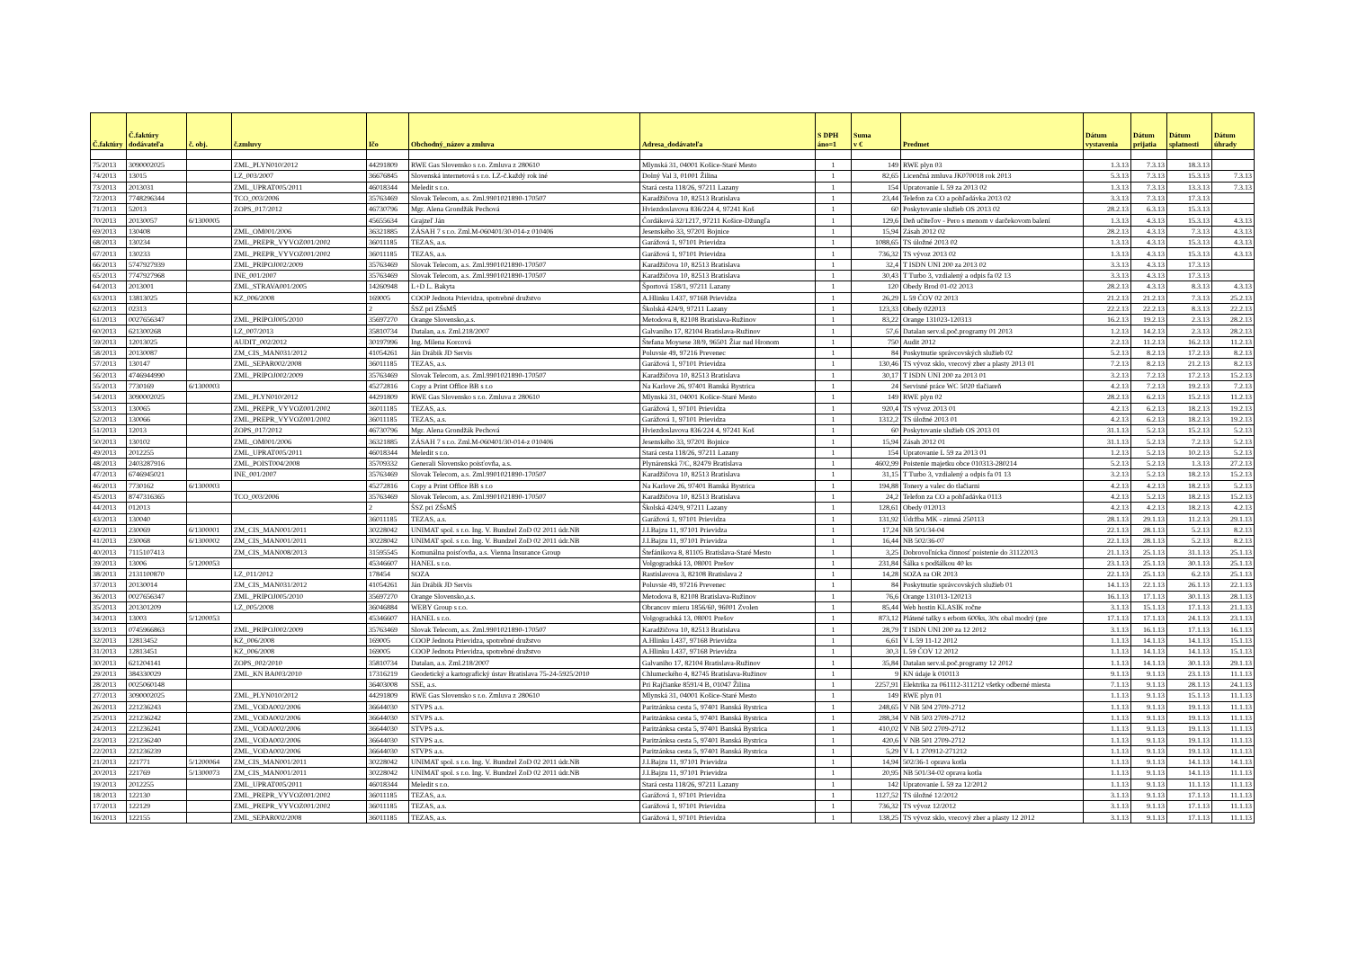| Č.faktúry | Č.faktúry dodávateľa | č. obj. | č.zmluvy | Ičo | Obchodný_názov a zmluva | Adresa_dodávateľa | S DPH áno=1 | Suma v € | Predmet | Dátum vystavenia | Dátum prijatia | Dátum splatnosti | Dátum úhrady |
| --- | --- | --- | --- | --- | --- | --- | --- | --- | --- | --- | --- | --- | --- |
| 75/2013 | 3090002025 | | ZML_PLYN010/2012 | 44291809 | RWE Gas Slovensko s r.o. Zmluva z 280610 | Mlynská 31, 04001 Košice-Staré Mesto | 1 | 149 | RWE plyn 03 | 1.3.13 | 7.3.13 | 18.3.13 | |
| 74/2013 | 13015 | | LZ_003/2007 | 36676845 | Slovenská internetová s r.o. LZ-č.každý rok iné | Dolný Val 3, 01001 Žilina | 1 | 82,65 | Licenčná zmluva JK070018 rok 2013 | 5.3.13 | 7.3.13 | 15.3.13 | 7.3.13 |
| 73/2013 | 2013031 | | ZML_UPRAT005/2011 | 46018344 | Meledit s r.o. | Stará cesta 118/26, 97211 Lazany | 1 | 154 | Upratovanie L 59 za 2013 02 | 1.3.13 | 7.3.13 | 13.3.13 | 7.3.13 |
| 72/2013 | 7748296344 | | TCO_003/2006 | 35763469 | Slovak Telecom, a.s. Zml.9901021890-170507 | Karadžičova 10, 82513 Bratislava | 1 | 23,44 | Telefon za CO a pohľadávka 2013 02 | 3.3.13 | 7.3.13 | 17.3.13 | |
| 71/2013 | 52013 | | ZOPS_017/2012 | 46730796 | Mgr. Alena Grondžák Pechová | Hviezdoslavova 836/224 4, 97241 Koš | 1 | 60 | Poskytovanie služieb OS 2013 02 | 28.2.13 | 6.3.13 | 15.3.13 | |
| 70/2013 | 20130057 | 6/1300005 | | 45655634 | Grajzeľ Ján | Čordáková 32/1217, 97211 Košice-Džungľa | 1 | 129,6 | Deň učiteľov - Pero s menom v darčekovom balení | 1.3.13 | 4.3.13 | 15.3.13 | 4.3.13 |
| 69/2013 | 130408 | | ZML_OM001/2006 | 36321885 | ZÁSAH 7 s r.o. Zml.M-060401/30-014-z 010406 | Jesenského 33, 97201 Bojnice | 1 | 15,94 | Zásah 2012 02 | 28.2.13 | 4.3.13 | 7.3.13 | 4.3.13 |
| 68/2013 | 130234 | | ZML_PREPR_VYVOZ001/2002 | 36011185 | TEZAS, a.s. | Garážová 1, 97101 Prievidza | 1 | 1088,65 | TS úložné 2013 02 | 1.3.13 | 4.3.13 | 15.3.13 | 4.3.13 |
| 67/2013 | 130233 | | ZML_PREPR_VYVOZ001/2002 | 36011185 | TEZAS, a.s. | Garážová 1, 97101 Prievidza | 1 | 736,32 | TS vývoz 2013 02 | 1.3.13 | 4.3.13 | 15.3.13 | 4.3.13 |
| 66/2013 | 5747927939 | | ZML_PRIPOJ002/2009 | 35763469 | Slovak Telecom, a.s. Zml.9901021890-170507 | Karadžičova 10, 82513 Bratislava | 1 | 32,4 | T ISDN UNI 200 za 2013 02 | 3.3.13 | 4.3.13 | 17.3.13 | |
| 65/2013 | 7747927968 | | INE_001/2007 | 35763469 | Slovak Telecom, a.s. Zml.9901021890-170507 | Karadžičova 10, 82513 Bratislava | 1 | 30,43 | T Turbo 3, vzdialený a odpis fa 02 13 | 3.3.13 | 4.3.13 | 17.3.13 | |
| 64/2013 | 2013001 | | ZML_STRAVA001/2005 | 14260948 | L+D L. Bakyta | Športová 158/1, 97211 Lazany | 1 | 120 | Obedy Brod 01-02 2013 | 28.2.13 | 4.3.13 | 8.3.13 | 4.3.13 |
| 63/2013 | 13813025 | | KZ_006/2008 | 169005 | COOP Jednota Prievidza, spotrebné družstvo | A.Hlinku I.437, 97168 Prievidza | 1 | 26,29 | L 59 ČOV 02 2013 | 21.2.13 | 21.2.13 | 7.3.13 | 25.2.13 |
| 62/2013 | 02313 | | | 2 | ŠSZ pri ZŠsMŠ | Školská 424/9, 97211 Lazany | 1 | 123,33 | Obedy 022013 | 22.2.13 | 22.2.13 | 8.3.13 | 22.2.13 |
| 61/2013 | 0027656347 | | ZML_PRIPOJ005/2010 | 35697270 | Orange Slovensko,a.s. | Metodova 8, 82108 Bratislava-Ružinov | 1 | 83,22 | Orange 131023-120313 | 16.2.13 | 19.2.13 | 2.3.13 | 28.2.13 |
| 60/2013 | 621300268 | | LZ_007/2013 | 35810734 | Datalan, a.s. Zml.218/2007 | Galvaniho 17, 82104 Bratislava-Ružinov | 1 | 57,6 | Datalan serv.sl.poč.programy 01 2013 | 1.2.13 | 14.2.13 | 2.3.13 | 28.2.13 |
| 59/2013 | 12013025 | | AUDIT_002/2012 | 30197996 | Ing. Milena Korcová | Štefana Moysese 38/9, 96501 Žiar nad Hronom | 1 | 750 | Audit 2012 | 2.2.13 | 11.2.13 | 16.2.13 | 11.2.13 |
| 58/2013 | 20130087 | | ZM_CIS_MAN031/2012 | 41054261 | Ján Drábik JD Servis | Poluvsie 49, 97216 Prevenec | 1 | 84 | Poskytnutie správcovských služieb 02 | 5.2.13 | 8.2.13 | 17.2.13 | 8.2.13 |
| 57/2013 | 130147 | | ZML_SEPAR002/2008 | 36011185 | TEZAS, a.s. | Garážová 1, 97101 Prievidza | 1 | 130,46 | TS vývoz sklo, vrecový zber a plasty 2013 01 | 7.2.13 | 8.2.13 | 21.2.13 | 8.2.13 |
| 56/2013 | 4746944990 | | ZML_PRIPOJ002/2009 | 35763469 | Slovak Telecom, a.s. Zml.9901021890-170507 | Karadžičova 10, 82513 Bratislava | 1 | 30,17 | T ISDN UNI 200 za 2013 01 | 3.2.13 | 7.2.13 | 17.2.13 | 15.2.13 |
| 55/2013 | 7730169 | 6/1300003 | | 45272816 | Copy a Print Office BB s r.o | Na Karlove 26, 97401 Banská Bystrica | 1 | 24 | Servisné práce WC 5020 tlačiareň | 4.2.13 | 7.2.13 | 19.2.13 | 7.2.13 |
| 54/2013 | 3090002025 | | ZML_PLYN010/2012 | 44291809 | RWE Gas Slovensko s r.o. Zmluva z 280610 | Mlynská 31, 04001 Košice-Staré Mesto | 1 | 149 | RWE plyn 02 | 28.2.13 | 6.2.13 | 15.2.13 | 11.2.13 |
| 53/2013 | 130065 | | ZML_PREPR_VYVOZ001/2002 | 36011185 | TEZAS, a.s. | Garážová 1, 97101 Prievidza | 1 | 920,4 | TS vývoz 2013 01 | 4.2.13 | 6.2.13 | 18.2.13 | 19.2.13 |
| 52/2013 | 130066 | | ZML_PREPR_VYVOZ001/2002 | 36011185 | TEZAS, a.s. | Garážová 1, 97101 Prievidza | 1 | 1312,2 | TS úložné 2013 01 | 4.2.13 | 6.2.13 | 18.2.13 | 19.2.13 |
| 51/2013 | 12013 | | ZOPS_017/2012 | 46730796 | Mgr. Alena Grondžák Pechová | Hviezdoslavova 836/224 4, 97241 Koš | 1 | 60 | Poskytovanie služieb OS 2013 01 | 31.1.13 | 5.2.13 | 15.2.13 | 5.2.13 |
| 50/2013 | 130102 | | ZML_OM001/2006 | 36321885 | ZÁSAH 7 s r.o. Zml.M-060401/30-014-z 010406 | Jesenského 33, 97201 Bojnice | 1 | 15,94 | Zásah 2012 01 | 31.1.13 | 5.2.13 | 7.2.13 | 5.2.13 |
| 49/2013 | 2012255 | | ZML_UPRAT005/2011 | 46018344 | Meledit s r.o. | Stará cesta 118/26, 97211 Lazany | 1 | 154 | Upratovanie L 59 za 2013 01 | 1.2.13 | 5.2.13 | 10.2.13 | 5.2.13 |
| 48/2013 | 2403287916 | | ZML_POIST004/2008 | 35709332 | Generali Slovensko poisťovňa, a.s. | Plynárenská 7/C, 82479 Bratislava | 1 | 4602,99 | Poistenie majetku obce 010313-280214 | 5.2.13 | 5.2.13 | 1.3.13 | 27.2.13 |
| 47/2013 | 6746945021 | | INE_001/2007 | 35763469 | Slovak Telecom, a.s. Zml.9901021890-170507 | Karadžičova 10, 82513 Bratislava | 1 | 31,15 | T Turbo 3, vzdialený a odpis fa 01 13 | 3.2.13 | 5.2.13 | 18.2.13 | 15.2.13 |
| 46/2013 | 7730162 | 6/1300003 | | 45272816 | Copy a Print Office BB s r.o | Na Karlove 26, 97401 Banská Bystrica | 1 | 194,88 | Tonery a valec do tlačiarni | 4.2.13 | 4.2.13 | 18.2.13 | 5.2.13 |
| 45/2013 | 8747316365 | | TCO_003/2006 | 35763469 | Slovak Telecom, a.s. Zml.9901021890-170507 | Karadžičova 10, 82513 Bratislava | 1 | 24,2 | Telefon za CO a pohľadávka 0113 | 4.2.13 | 5.2.13 | 18.2.13 | 15.2.13 |
| 44/2013 | 012013 | | | 2 | ŠSZ pri ZŠsMŠ | Školská 424/9, 97211 Lazany | 1 | 128,61 | Obedy 012013 | 4.2.13 | 4.2.13 | 18.2.13 | 4.2.13 |
| 43/2013 | 130040 | | | 36011185 | TEZAS, a.s. | Garážová 1, 97101 Prievidza | 1 | 131,92 | Údržba MK - zimná 250113 | 28.1.13 | 29.1.13 | 11.2.13 | 29.1.13 |
| 42/2013 | 230069 | 6/1300001 | ZM_CIS_MAN001/2011 | 30228042 | UNIMAT spol. s r.o. Ing. V. Bundzel ZoD 02 2011 údr.NB | J.I.Bajzu 11, 97101 Prievidza | 1 | 17,24 | NB 501/34-04 | 22.1.13 | 28.1.13 | 5.2.13 | 8.2.13 |
| 41/2013 | 230068 | 6/1300002 | ZM_CIS_MAN001/2011 | 30228042 | UNIMAT spol. s r.o. Ing. V. Bundzel ZoD 02 2011 údr.NB | J.I.Bajzu 11, 97101 Prievidza | 1 | 16,44 | NB 502/36-07 | 22.1.13 | 28.1.13 | 5.2.13 | 8.2.13 |
| 40/2013 | 7115107413 | | ZM_CIS_MAN008/2013 | 31595545 | Komunálna poisťovňa, a.s. Vienna Insurance Group | Štefánikova 8, 81105 Bratislava-Staré Mesto | 1 | 3,25 | Dobrovoľnícka činnosť poistenie do 31122013 | 21.1.13 | 25.1.13 | 31.1.13 | 25.1.13 |
| 39/2013 | 13006 | 5/1200053 | | 45346607 | HANEL s r.o. | Volgogradská 13, 08001 Prešov | 1 | 231,84 | Šálka s podšálkou 40 ks | 23.1.13 | 25.1.13 | 30.1.13 | 25.1.13 |
| 38/2013 | 2131100870 | | LZ_011/2012 | 178454 | SOZA | Rastislavova 3, 82108 Bratislava 2 | 1 | 14,28 | SOZA za OR 2013 | 22.1.13 | 25.1.13 | 6.2.13 | 25.1.13 |
| 37/2013 | 20130014 | | ZM_CIS_MAN031/2012 | 41054261 | Ján Drábik JD Servis | Poluvsie 49, 97216 Prevenec | 1 | 84 | Poskytnutie správcovských služieb 01 | 14.1.13 | 22.1.13 | 26.1.13 | 22.1.13 |
| 36/2013 | 0027656347 | | ZML_PRIPOJ005/2010 | 35697270 | Orange Slovensko,a.s. | Metodova 8, 82108 Bratislava-Ružinov | 1 | 76,6 | Orange 131013-120213 | 16.1.13 | 17.1.13 | 30.1.13 | 28.1.13 |
| 35/2013 | 201301209 | | LZ_005/2008 | 36046884 | WEBY Group s r.o. | Obrancov mieru 1856/60, 96001 Zvolen | 1 | 85,44 | Web hostin KLASIK ročne | 3.1.13 | 15.1.13 | 17.1.13 | 21.1.13 |
| 34/2013 | 13003 | 5/1200053 | | 45346607 | HANEL s r.o. | Volgogradská 13, 08001 Prešov | 1 | 873,12 | Plátené tašky s erbom 600ks, 30x obal modrý (pre | 17.1.13 | 17.1.13 | 24.1.13 | 23.1.13 |
| 33/2013 | 0745966863 | | ZML_PRIPOJ002/2009 | 35763469 | Slovak Telecom, a.s. Zml.9901021890-170507 | Karadžičova 10, 82513 Bratislava | 1 | 28,79 | T ISDN UNI 200 za 12 2012 | 3.1.13 | 16.1.13 | 17.1.13 | 16.1.13 |
| 32/2013 | 12813452 | | KZ_006/2008 | 169005 | COOP Jednota Prievidza, spotrebné družstvo | A.Hlinku I.437, 97168 Prievidza | 1 | 6,61 | V L 59 11-12 2012 | 1.1.13 | 14.1.13 | 14.1.13 | 15.1.13 |
| 31/2013 | 12813451 | | KZ_006/2008 | 169005 | COOP Jednota Prievidza, spotrebné družstvo | A.Hlinku I.437, 97168 Prievidza | 1 | 30,3 | L 59 ČOV 12 2012 | 1.1.13 | 14.1.13 | 14.1.13 | 15.1.13 |
| 30/2013 | 621204141 | | ZOPS_002/2010 | 35810734 | Datalan, a.s. Zml.218/2007 | Galvaniho 17, 82104 Bratislava-Ružinov | 1 | 35,84 | Datalan serv.sl.poč.programy 12 2012 | 1.1.13 | 14.1.13 | 30.1.13 | 29.1.13 |
| 29/2013 | 384330029 | | ZML_KN BA003/2010 | 17316219 | Geodetický a kartografický ústav Bratislava 75-24-5925/2010 | Chlumeckého 4, 82745 Bratislava-Ružinov | 1 | 9 | KN údaje k 010113 | 9.1.13 | 9.1.13 | 23.1.13 | 11.1.13 |
| 28/2013 | 0025060148 | | | 36403008 | SSE, a.s. | Pri Rajčianke 8591/4 B, 01047 Žilina | 1 | 2257,91 | Elektrika za 061112-311212 všetky odberné miesta | 7.1.13 | 9.1.13 | 28.1.13 | 24.1.13 |
| 27/2013 | 3090002025 | | ZML_PLYN010/2012 | 44291809 | RWE Gas Slovensko s r.o. Zmluva z 280610 | Mlynská 31, 04001 Košice-Staré Mesto | 1 | 149 | RWE plyn 01 | 1.1.13 | 9.1.13 | 15.1.13 | 11.1.13 |
| 26/2013 | 221236243 | | ZML_VODA002/2006 | 36644030 | STVPS a.s. | Paritzánksa cesta 5, 97401 Banská Bystrica | 1 | 248,65 | V NB 504 2709-2712 | 1.1.13 | 9.1.13 | 19.1.13 | 11.1.13 |
| 25/2013 | 221236242 | | ZML_VODA002/2006 | 36644030 | STVPS a.s. | Paritzánksa cesta 5, 97401 Banská Bystrica | 1 | 288,34 | V NB 503 2709-2712 | 1.1.13 | 9.1.13 | 19.1.13 | 11.1.13 |
| 24/2013 | 221236241 | | ZML_VODA002/2006 | 36644030 | STVPS a.s. | Paritzánksa cesta 5, 97401 Banská Bystrica | 1 | 410,02 | V NB 502 2709-2712 | 1.1.13 | 9.1.13 | 19.1.13 | 11.1.13 |
| 23/2013 | 221236240 | | ZML_VODA002/2006 | 36644030 | STVPS a.s. | Paritzánksa cesta 5, 97401 Banská Bystrica | 1 | 420,6 | V NB 501 2709-2712 | 1.1.13 | 9.1.13 | 19.1.13 | 11.1.13 |
| 22/2013 | 221236239 | | ZML_VODA002/2006 | 36644030 | STVPS a.s. | Paritzánksa cesta 5, 97401 Banská Bystrica | 1 | 5,29 | V L 1 270912-271212 | 1.1.13 | 9.1.13 | 19.1.13 | 11.1.13 |
| 21/2013 | 221771 | 5/1200064 | ZM_CIS_MAN001/2011 | 30228042 | UNIMAT spol. s r.o. Ing. V. Bundzel ZoD 02 2011 údr.NB | J.I.Bajzu 11, 97101 Prievidza | 1 | 14,94 | 502/36-1 oprava kotla | 1.1.13 | 9.1.13 | 14.1.13 | 14.1.13 |
| 20/2013 | 221769 | 5/1300073 | ZM_CIS_MAN001/2011 | 30228042 | UNIMAT spol. s r.o. Ing. V. Bundzel ZoD 02 2011 údr.NB | J.I.Bajzu 11, 97101 Prievidza | 1 | 20,95 | NB 501/34-02 oprava kotla | 1.1.13 | 9.1.13 | 14.1.13 | 11.1.13 |
| 19/2013 | 2012255 | | ZML_UPRAT005/2011 | 46018344 | Meledit s r.o. | Stará cesta 118/26, 97211 Lazany | 1 | 142 | Upratovanie L 59 za 12/2012 | 1.1.13 | 9.1.13 | 11.1.13 | 11.1.13 |
| 18/2013 | 122130 | | ZML_PREPR_VYVOZ001/2002 | 36011185 | TEZAS, a.s. | Garážová 1, 97101 Prievidza | 1 | 1127,52 | TS úložné 12/2012 | 3.1.13 | 9.1.13 | 17.1.13 | 11.1.13 |
| 17/2013 | 122129 | | ZML_PREPR_VYVOZ001/2002 | 36011185 | TEZAS, a.s. | Garážová 1, 97101 Prievidza | 1 | 736,32 | TS vývoz 12/2012 | 3.1.13 | 9.1.13 | 17.1.13 | 11.1.13 |
| 16/2013 | 122155 | | ZML_SEPAR002/2008 | 36011185 | TEZAS, a.s. | Garážová 1, 97101 Prievidza | 1 | 138,25 | TS vývoz sklo, vrecový zber a plasty 12 2012 | 3.1.13 | 9.1.13 | 17.1.13 | 11.1.13 |